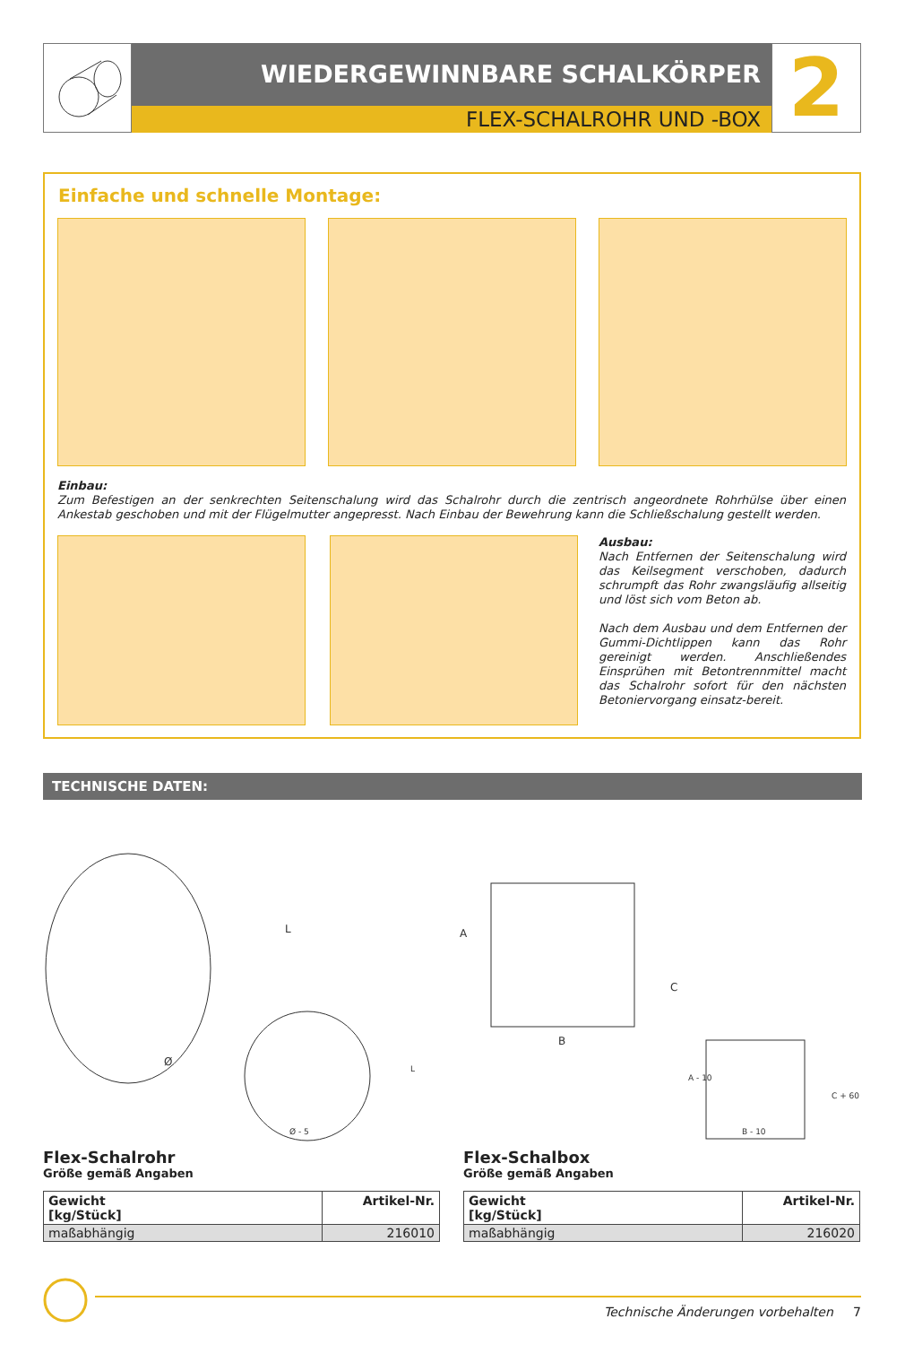WIEDERGEWINNBARE SCHALKÖRPER
FLEX-SCHALROHR UND -BOX
2
Einfache und schnelle Montage:
Einbau:
Zum Befestigen an der senkrechten Seitenschalung wird das Schalrohr durch die zentrisch angeordnete Rohrhülse über einen Ankestab geschoben und mit der Flügelmutter angepresst. Nach Einbau der Bewehrung kann die Schließschalung gestellt werden.
Ausbau:
Nach Entfernen der Seitenschalung wird das Keilsegment verschoben, dadurch schrumpft das Rohr zwangsläufig allseitig und löst sich vom Beton ab.
Nach dem Ausbau und dem Entfernen der Gummi-Dichtlippen kann das Rohr gereinigt werden. Anschließendes Einsprühen mit Betontrennmittel macht das Schalrohr sofort für den nächsten Betoniervorgang einsatz-bereit.
TECHNISCHE DATEN:
Ø
Ø - 5
B
A
C
B - 10
A - 10
C + 60
L
L
Flex-Schalrohr
Größe gemäß Angaben
| Gewicht [kg/Stück] | Artikel-Nr. |
| --- | --- |
| maßabhängig | 216010 |
Flex-Schalbox
Größe gemäß Angaben
| Gewicht [kg/Stück] | Artikel-Nr. |
| --- | --- |
| maßabhängig | 216020 |
Technische Änderungen vorbehalten 7